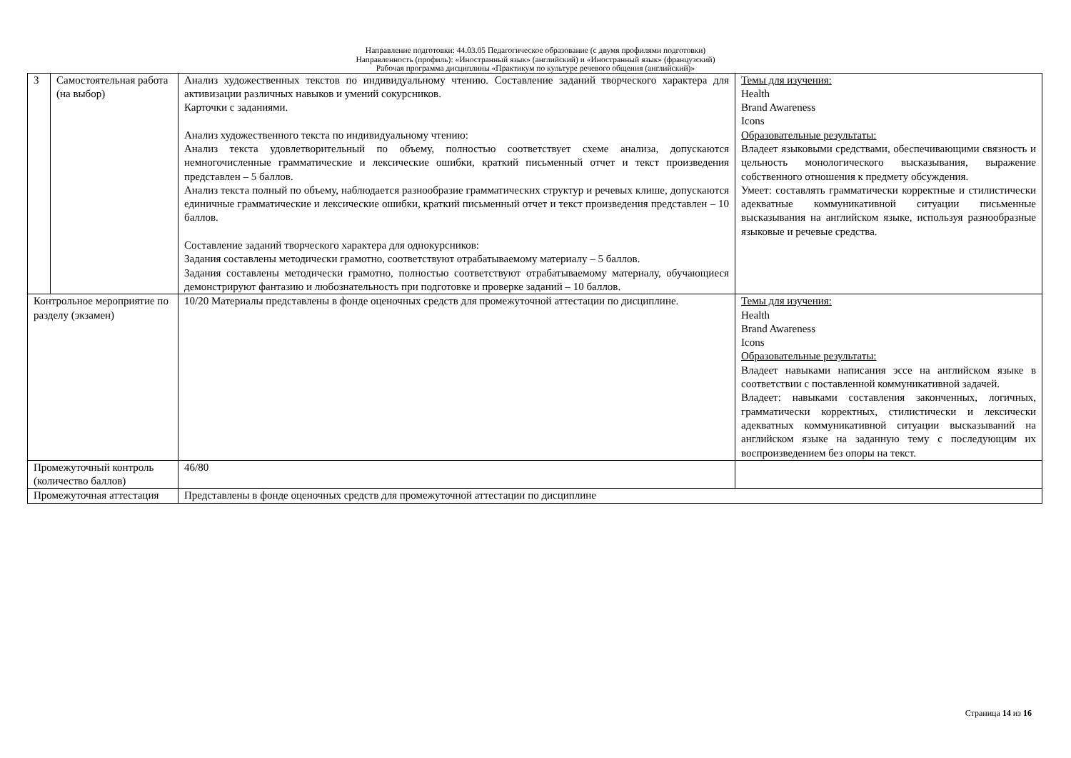Направление подготовки: 44.03.05 Педагогическое образование (с двумя профилями подготовки)
Направленность (профиль): «Иностранный язык» (английский) и «Иностранный язык» (французский)
Рабочая программа дисциплины «Практикум по культуре речевого общения (английский)»
| 3 | Самостоятельная работа (на выбор) | Анализ художественных текстов по индивидуальному чтению. Составление заданий творческого характера для активизации различных навыков и умений сокурсников. Карточки с заданиями. Анализ художественного текста по индивидуальному чтению: Анализ текста удовлетворительный по объему, полностью соответствует схеме анализа, допускаются немногочисленные грамматические и лексические ошибки, краткий письменный отчет и текст произведения представлен – 5 баллов. Анализ текста полный по объему, наблюдается разнообразие грамматических структур и речевых клише, допускаются единичные грамматические и лексические ошибки, краткий письменный отчет и текст произведения представлен – 10 баллов. Составление заданий творческого характера для однокурсников: Задания составлены методически грамотно, соответствуют отрабатываемому материалу – 5 баллов. Задания составлены методически грамотно, полностью соответствуют отрабатываемому материалу, обучающиеся демонстрируют фантазию и любознательность при подготовке и проверке заданий – 10 баллов. | Темы для изучения: Health Brand Awareness Icons Образовательные результаты: Владеет языковыми средствами, обеспечивающими связность и цельность монологического высказывания, выражение собственного отношения к предмету обсуждения. Умеет: составлять грамматически корректные и стилистически адекватные коммуникативной ситуации письменные высказывания на английском языке, используя разнообразные языковые и речевые средства. |
| Контрольное мероприятие по разделу (экзамен) | | 10/20 Материалы представлены в фонде оценочных средств для промежуточной аттестации по дисциплине. | Темы для изучения: Health Brand Awareness Icons Образовательные результаты: Владеет навыками написания эссе на английском языке в соответствии с поставленной коммуникативной задачей. Владеет: навыками составления законченных, логичных, грамматически корректных, стилистически и лексически адекватных коммуникативной ситуации высказываний на английском языке на заданную тему с последующим их воспроизведением без опоры на текст. |
| Промежуточный контроль (количество баллов) | | 46/80 | |
| Промежуточная аттестация | | Представлены в фонде оценочных средств для промежуточной аттестации по дисциплине | |
Страница 14 из 16